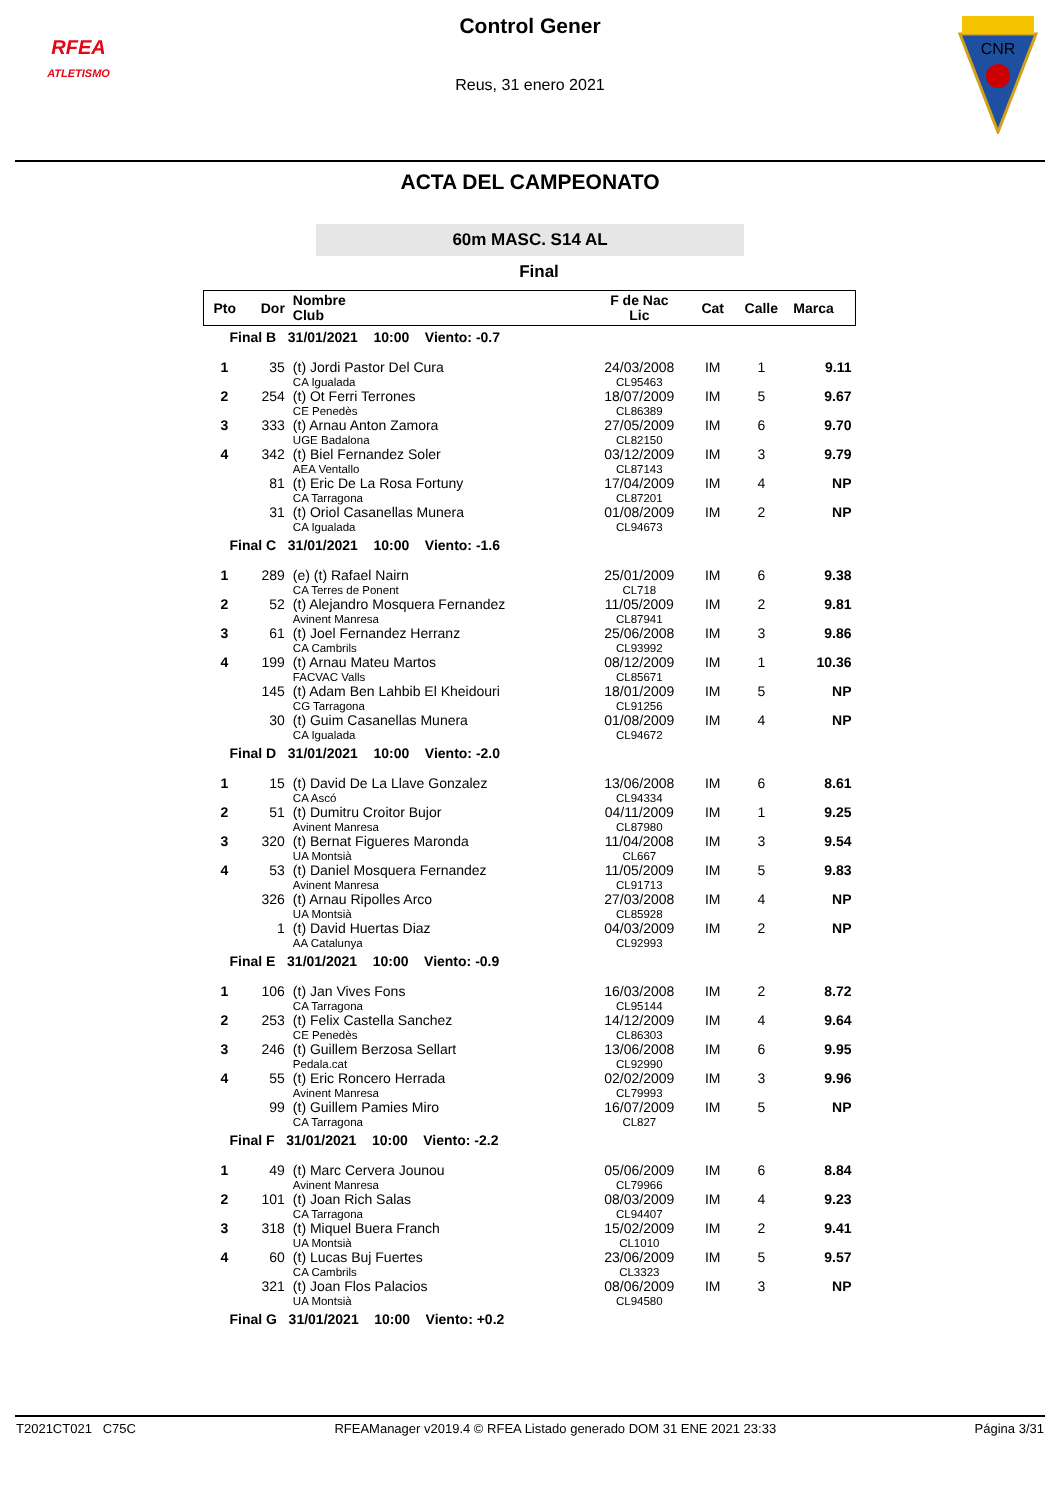RFEA
ATLETISMO
Control Gener
Reus, 31 enero 2021
CNR
ACTA DEL CAMPEONATO
60m MASC. S14 AL
Final
| Pto | Dor | Nombre Club | F de Nac Lic | Cat | Calle | Marca |
| --- | --- | --- | --- | --- | --- | --- |
| Final B 31/01/2021 10:00 Viento: -0.7 | | | | | | |
| 1 | 35 | (t) Jordi Pastor Del Cura CA Igualada | 24/03/2008 CL95463 | IM | 1 | 9.11 |
| 2 | 254 | (t) Ot Ferri Terrones CE Penedès | 18/07/2009 CL86389 | IM | 5 | 9.67 |
| 3 | 333 | (t) Arnau Anton Zamora UGE Badalona | 27/05/2009 CL82150 | IM | 6 | 9.70 |
| 4 | 342 | (t) Biel Fernandez Soler AEA Ventallo | 03/12/2009 CL87143 | IM | 3 | 9.79 |
| | 81 | (t) Eric De La Rosa Fortuny CA Tarragona | 17/04/2009 CL87201 | IM | 4 | NP |
| | 31 | (t) Oriol Casanellas Munera CA Igualada | 01/08/2009 CL94673 | IM | 2 | NP |
| Final C 31/01/2021 10:00 Viento: -1.6 | | | | | | |
| 1 | 289 | (e) (t) Rafael Nairn CA Terres de Ponent | 25/01/2009 CL718 | IM | 6 | 9.38 |
| 2 | 52 | (t) Alejandro Mosquera Fernandez Avinent Manresa | 11/05/2009 CL87941 | IM | 2 | 9.81 |
| 3 | 61 | (t) Joel Fernandez Herranz CA Cambrils | 25/06/2008 CL93992 | IM | 3 | 9.86 |
| 4 | 199 | (t) Arnau Mateu Martos FACVAC Valls | 08/12/2009 CL85671 | IM | 1 | 10.36 |
| | 145 | (t) Adam Ben Lahbib El Kheidouri CG Tarragona | 18/01/2009 CL91256 | IM | 5 | NP |
| | 30 | (t) Guim Casanellas Munera CA Igualada | 01/08/2009 CL94672 | IM | 4 | NP |
| Final D 31/01/2021 10:00 Viento: -2.0 | | | | | | |
| 1 | 15 | (t) David De La Llave Gonzalez CA Ascó | 13/06/2008 CL94334 | IM | 6 | 8.61 |
| 2 | 51 | (t) Dumitru Croitor Bujor Avinent Manresa | 04/11/2009 CL87980 | IM | 1 | 9.25 |
| 3 | 320 | (t) Bernat Figueres Maronda UA Montsià | 11/04/2008 CL667 | IM | 3 | 9.54 |
| 4 | 53 | (t) Daniel Mosquera Fernandez Avinent Manresa | 11/05/2009 CL91713 | IM | 5 | 9.83 |
| | 326 | (t) Arnau Ripolles Arco UA Montsià | 27/03/2008 CL85928 | IM | 4 | NP |
| | 1 | (t) David Huertas Diaz AA Catalunya | 04/03/2009 CL92993 | IM | 2 | NP |
| Final E 31/01/2021 10:00 Viento: -0.9 | | | | | | |
| 1 | 106 | (t) Jan Vives Fons CA Tarragona | 16/03/2008 CL95144 | IM | 2 | 8.72 |
| 2 | 253 | (t) Felix Castella Sanchez CE Penedès | 14/12/2009 CL86303 | IM | 4 | 9.64 |
| 3 | 246 | (t) Guillem Berzosa Sellart Pedala.cat | 13/06/2008 CL92990 | IM | 6 | 9.95 |
| 4 | 55 | (t) Eric Roncero Herrada Avinent Manresa | 02/02/2009 CL79993 | IM | 3 | 9.96 |
| | 99 | (t) Guillem Pamies Miro CA Tarragona | 16/07/2009 CL827 | IM | 5 | NP |
| Final F 31/01/2021 10:00 Viento: -2.2 | | | | | | |
| 1 | 49 | (t) Marc Cervera Jounou Avinent Manresa | 05/06/2009 CL79966 | IM | 6 | 8.84 |
| 2 | 101 | (t) Joan Rich Salas CA Tarragona | 08/03/2009 CL94407 | IM | 4 | 9.23 |
| 3 | 318 | (t) Miquel Buera Franch UA Montsià | 15/02/2009 CL1010 | IM | 2 | 9.41 |
| 4 | 60 | (t) Lucas Buj Fuertes CA Cambrils | 23/06/2009 CL3323 | IM | 5 | 9.57 |
| | 321 | (t) Joan Flos Palacios UA Montsià | 08/06/2009 CL94580 | IM | 3 | NP |
| Final G 31/01/2021 10:00 Viento: +0.2 | | | | | | |
T2021CT021 C75C RFEAManager v2019.4 © RFEA Listado generado DOM 31 ENE 2021 23:33 Página 3/31